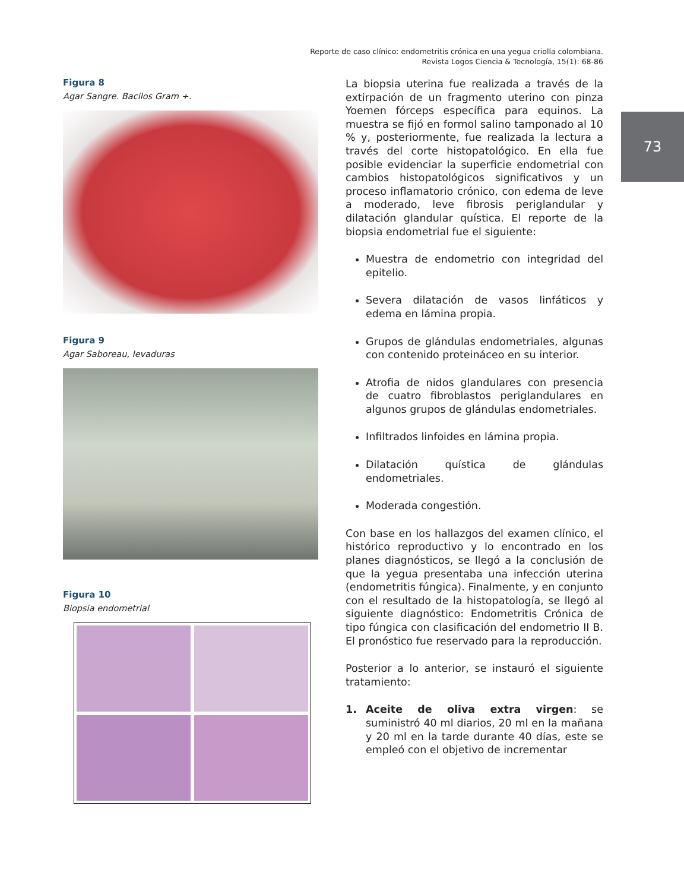Reporte de caso clínico: endometritis crónica en una yegua criolla colombiana.
Revista Logos Ciencia & Tecnología, 15(1): 68-86
73
Figura 8
Agar Sangre. Bacilos Gram +.
Figura 9
Agar Saboreau, levaduras
Figura 10
Biopsia endometrial
La biopsia uterina fue realizada a través de la extirpación de un fragmento uterino con pinza Yoemen fórceps específica para equinos. La muestra se fijó en formol salino tamponado al 10 % y, posteriormente, fue realizada la lectura a través del corte histopatológico. En ella fue posible evidenciar la superficie endometrial con cambios histopatológicos significativos y un proceso inflamatorio crónico, con edema de leve a moderado, leve fibrosis periglandular y dilatación glandular quística. El reporte de la biopsia endometrial fue el siguiente:
Muestra de endometrio con integridad del epitelio.
Severa dilatación de vasos linfáticos y edema en lámina propia.
Grupos de glándulas endometriales, algunas con contenido proteináceo en su interior.
Atrofia de nidos glandulares con presencia de cuatro fibroblastos periglandulares en algunos grupos de glándulas endometriales.
Infiltrados linfoides en lámina propia.
Dilatación quística de glándulas endometriales.
Moderada congestión.
Con base en los hallazgos del examen clínico, el histórico reproductivo y lo encontrado en los planes diagnósticos, se llegó a la conclusión de que la yegua presentaba una infección uterina (endometritis fúngica). Finalmente, y en conjunto con el resultado de la histopatología, se llegó al siguiente diagnóstico: Endometritis Crónica de tipo fúngica con clasificación del endometrio II B. El pronóstico fue reservado para la reproducción.
Posterior a lo anterior, se instauró el siguiente tratamiento:
1. Aceite de oliva extra virgen: se suministró 40 ml diarios, 20 ml en la mañana y 20 ml en la tarde durante 40 días, este se empleó con el objetivo de incrementar